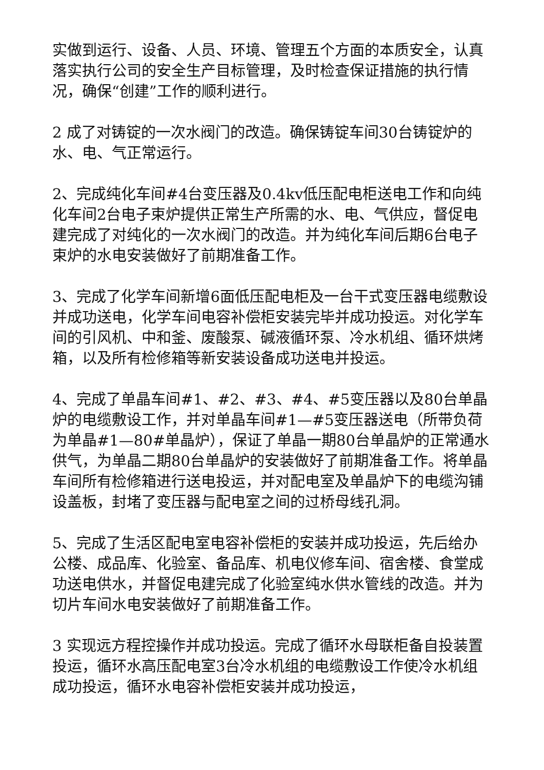实做到运行、设备、人员、环境、管理五个方面的本质安全，认真落实执行公司的安全生产目标管理，及时检查保证措施的执行情况，确保“创建”工作的顺利进行。
2 成了对铸锭的一次水阀门的改造。确保铸锭车间30台铸锭炉的水、电、气正常运行。
2、完成纯化车间#4台变压器及0.4kv低压配电柜送电工作和向纯化车间2台电子束炉提供正常生产所需的水、电、气供应，督促电建完成了对纯化的一次水阀门的改造。并为纯化车间后期6台电子束炉的水电安装做好了前期准备工作。
3、完成了化学车间新增6面低压配电柜及一台干式变压器电缆敷设并成功送电，化学车间电容补偿柜安装完毕并成功投运。对化学车间的引风机、中和釜、废酸泵、碱液循环泵、冷水机组、循环烘烤箱，以及所有检修箱等新安装设备成功送电并投运。
4、完成了单晶车间#1、#2、#3、#4、#5变压器以及80台单晶炉的电缆敷设工作，并对单晶车间#1—#5变压器送电（所带负荷为单晶#1—80#单晶炉），保证了单晶一期80台单晶炉的正常通水供气，为单晶二期80台单晶炉的安装做好了前期准备工作。将单晶车间所有检修箱进行送电投运，并对配电室及单晶炉下的电缆沟铺设盖板，封堵了变压器与配电室之间的过桥母线孔洞。
5、完成了生活区配电室电容补偿柜的安装并成功投运，先后给办公楼、成品库、化验室、备品库、机电仪修车间、宿舍楼、食堂成功送电供水，并督促电建完成了化验室纯水供水管线的改造。并为切片车间水电安装做好了前期准备工作。
3 实现远方程控操作并成功投运。完成了循环水母联柜备自投装置投运，循环水高压配电室3台冷水机组的电缆敷设工作使冷水机组成功投运，循环水电容补偿柜安装并成功投运，